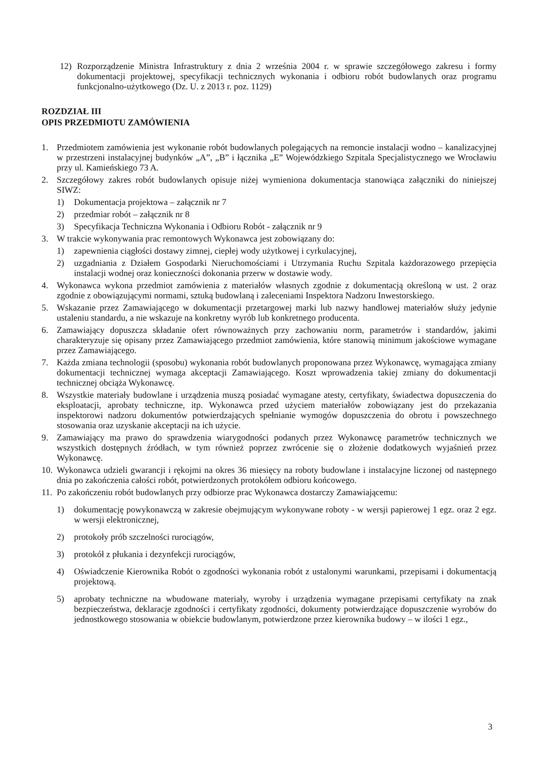12) Rozporządzenie Ministra Infrastruktury z dnia 2 września 2004 r. w sprawie szczegółowego zakresu i formy dokumentacji projektowej, specyfikacji technicznych wykonania i odbioru robót budowlanych oraz programu funkcjonalno-użytkowego (Dz. U. z 2013 r. poz. 1129)
ROZDZIAŁ III
OPIS PRZEDMIOTU ZAMÓWIENIA
1. Przedmiotem zamówienia jest wykonanie robót budowlanych polegających na remoncie instalacji wodno – kanalizacyjnej w przestrzeni instalacyjnej budynków „A”, „B” i łącznika „E” Wojewódzkiego Szpitala Specjalistycznego we Wrocławiu przy ul. Kamieńskiego 73 A.
2. Szczegółowy zakres robót budowlanych opisuje niżej wymieniona dokumentacja stanowiąca załączniki do niniejszej SIWZ:
1) Dokumentacja projektowa – załącznik nr 7
2) przedmiar robót – załącznik nr 8
3) Specyfikacja Techniczna Wykonania i Odbioru Robót - załącznik nr 9
3. W trakcie wykonywania prac remontowych Wykonawca jest zobowiązany do:
1) zapewnienia ciągłości dostawy zimnej, ciepłej wody użytkowej i cyrkulacyjnej,
2) uzgadniania z Działem Gospodarki Nieruchomościami i Utrzymania Ruchu Szpitala każdorazowego przepięcia instalacji wodnej oraz konieczności dokonania przerw w dostawie wody.
4. Wykonawca wykona przedmiot zamówienia z materiałów własnych zgodnie z dokumentacją określoną w ust. 2 oraz zgodnie z obowiązującymi normami, sztuką budowlaną i zaleceniami Inspektora Nadzoru Inwestorskiego.
5. Wskazanie przez Zamawiającego w dokumentacji przetargowej marki lub nazwy handlowej materiałów służy jedynie ustaleniu standardu, a nie wskazuje na konkretny wyrób lub konkretnego producenta.
6. Zamawiający dopuszcza składanie ofert równoważnych przy zachowaniu norm, parametrów i standardów, jakimi charakteryzuje się opisany przez Zamawiającego przedmiot zamówienia, które stanowią minimum jakościowe wymagane przez Zamawiającego.
7. Każda zmiana technologii (sposobu) wykonania robót budowlanych proponowana przez Wykonawcę, wymagająca zmiany dokumentacji technicznej wymaga akceptacji Zamawiającego. Koszt wprowadzenia takiej zmiany do dokumentacji technicznej obciąża Wykonawcę.
8. Wszystkie materiały budowlane i urządzenia muszą posiadać wymagane atesty, certyfikaty, świadectwa dopuszczenia do eksploatacji, aprobaty techniczne, itp. Wykonawca przed użyciem materiałów zobowiązany jest do przekazania inspektorowi nadzoru dokumentów potwierdzających spełnianie wymogów dopuszczenia do obrotu i powszechnego stosowania oraz uzyskanie akceptacji na ich użycie.
9. Zamawiający ma prawo do sprawdzenia wiarygodności podanych przez Wykonawcę parametrów technicznych we wszystkich dostępnych źródłach, w tym również poprzez zwrócenie się o złożenie dodatkowych wyjaśnień przez Wykonawcę.
10. Wykonawca udzieli gwarancji i rękojmi na okres 36 miesięcy na roboty budowlane i instalacyjne liczonej od następnego dnia po zakończenia całości robót, potwierdzonych protokółem odbioru końcowego.
11. Po zakończeniu robót budowlanych przy odbiorze prac Wykonawca dostarczy Zamawiającemu:
1) dokumentację powykonawczą w zakresie obejmującym wykonywane roboty - w wersji papierowej 1 egz. oraz 2 egz. w wersji elektronicznej,
2) protokoły prób szczelności rurociągów,
3) protokół z płukania i dezynfekcji rurociągów,
4) Oświadczenie Kierownika Robót o zgodności wykonania robót z ustalonymi warunkami, przepisami i dokumentacją projektową.
5) aprobaty techniczne na wbudowane materiały, wyroby i urządzenia wymagane przepisami certyfikaty na znak bezpieczeństwa, deklaracje zgodności i certyfikaty zgodności, dokumenty potwierdzające dopuszczenie wyrobów do jednostkowego stosowania w obiekcie budowlanym, potwierdzone przez kierownika budowy – w ilości 1 egz.,
3